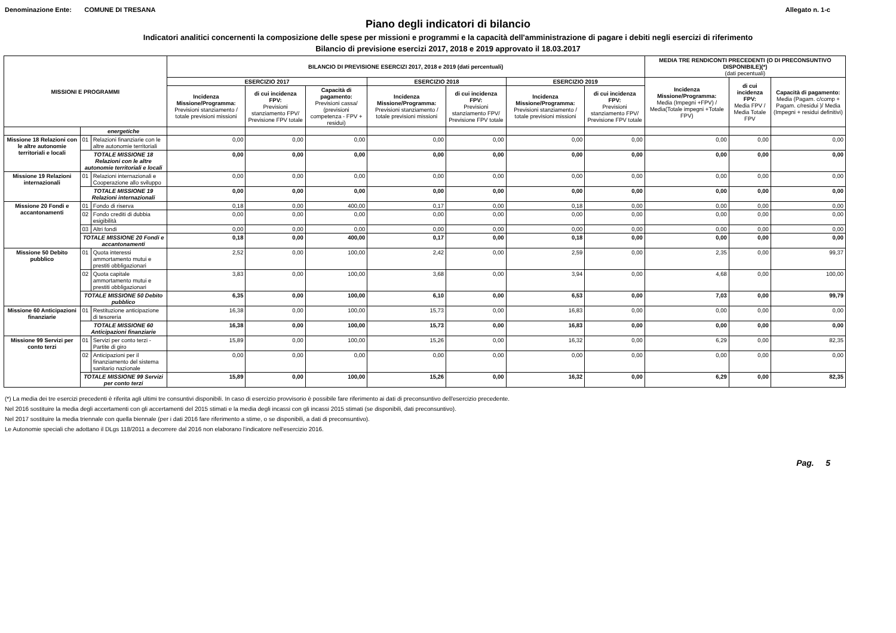Denominazione Ente: COMUNE DI TRESANA Allegato n. 1-c
Piano degli indicatori di bilancio
Indicatori analitici concernenti la composizione delle spese per missioni e programmi e la capacità dell'amministrazione di pagare i debiti negli esercizi di riferimento
Bilancio di previsione esercizi 2017, 2018 e 2019 approvato il 18.03.2017
| MISSIONI E PROGRAMMI | | | BILANCIO DI PREVISIONE ESERCIZI 2017, 2018 e 2019 (dati percentuali) | | | | | | | MEDIA TRE RENDICONTI PRECEDENTI (O DI PRECONSUNTIVO DISPONIBILE)(*) (dati pecentuali) | | |
| --- | --- | --- | --- | --- | --- | --- | --- | --- | --- | --- | --- | --- |
| | | | ESERCIZIO 2017 | | | ESERCIZIO 2018 | | ESERCIZIO 2019 | | Incidenza Missione/Programma: Media (Impegni +FPV) / Media(Totale impegni +Totale FPV) | di cui incidenza FPV: Media FPV / Media Totale FPV | Capacità di pagamento: Media (Pagam. c/comp + Pagam. c/residui )/ Media (Impegni + residui definitivi) |
| | | | Incidenza Missione/Programma: Previsioni stanziamento / totale previsioni missioni | di cui incidenza FPV: Previsioni stanziamento FPV/ Previsione FPV totale | Capacità di pagamento: Previsioni cassa/ (previsioni competenza - FPV + residui) | Incidenza Missione/Programma: Previsioni stanziamento / totale previsioni missioni | di cui incidenza FPV: Previsioni stanziamento FPV/ Previsione FPV totale | Incidenza Missione/Programma: Previsioni stanziamento / totale previsioni missioni | di cui incidenza FPV: Previsioni stanziamento FPV/ Previsione FPV totale | | | |
| | energetiche | | | | | | | | | | | |
| Missione 18 Relazioni con le altre autonomie territoriali e locali | 01 | Relazioni finanziarie con le altre autonomie territoriali | 0,00 | 0,00 | 0,00 | 0,00 | 0,00 | 0,00 | 0,00 | 0,00 | 0,00 | 0,00 |
| | TOTALE MISSIONE 18 Relazioni con le altre autonomie territoriali e locali | | 0,00 | 0,00 | 0,00 | 0,00 | 0,00 | 0,00 | 0,00 | 0,00 | 0,00 | 0,00 |
| Missione 19 Relazioni internazionali | 01 | Relazioni internazionali e Cooperazione allo sviluppo | 0,00 | 0,00 | 0,00 | 0,00 | 0,00 | 0,00 | 0,00 | 0,00 | 0,00 | 0,00 |
| | TOTALE MISSIONE 19 Relazioni internazionali | | 0,00 | 0,00 | 0,00 | 0,00 | 0,00 | 0,00 | 0,00 | 0,00 | 0,00 | 0,00 |
| Missione 20 Fondi e accantonamenti | 01 | Fondo di riserva | 0,18 | 0,00 | 400,00 | 0,17 | 0,00 | 0,18 | 0,00 | 0,00 | 0,00 | 0,00 |
| | 02 | Fondo crediti di dubbia esigibilità | 0,00 | 0,00 | 0,00 | 0,00 | 0,00 | 0,00 | 0,00 | 0,00 | 0,00 | 0,00 |
| | 03 | Altri fondi | 0,00 | 0,00 | 0,00 | 0,00 | 0,00 | 0,00 | 0,00 | 0,00 | 0,00 | 0,00 |
| | TOTALE MISSIONE 20 Fondi e accantonamenti | | 0,18 | 0,00 | 400,00 | 0,17 | 0,00 | 0,18 | 0,00 | 0,00 | 0,00 | 0,00 |
| Missione 50 Debito pubblico | 01 | Quota interessi ammortamento mutui e prestiti obbligazionari | 2,52 | 0,00 | 100,00 | 2,42 | 0,00 | 2,59 | 0,00 | 2,35 | 0,00 | 99,37 |
| | 02 | Quota capitale ammortamento mutui e prestiti obbligazionari | 3,83 | 0,00 | 100,00 | 3,68 | 0,00 | 3,94 | 0,00 | 4,68 | 0,00 | 100,00 |
| | TOTALE MISSIONE 50 Debito pubblico | | 6,35 | 0,00 | 100,00 | 6,10 | 0,00 | 6,53 | 0,00 | 7,03 | 0,00 | 99,79 |
| Missione 60 Anticipazioni finanziarie | 01 | Restituzione anticipazione di tesoreria | 16,38 | 0,00 | 100,00 | 15,73 | 0,00 | 16,83 | 0,00 | 0,00 | 0,00 | 0,00 |
| | TOTALE MISSIONE 60 Anticipazioni finanziarie | | 16,38 | 0,00 | 100,00 | 15,73 | 0,00 | 16,83 | 0,00 | 0,00 | 0,00 | 0,00 |
| Missione 99 Servizi per conto terzi | 01 | Servizi per conto terzi - Partite di giro | 15,89 | 0,00 | 100,00 | 15,26 | 0,00 | 16,32 | 0,00 | 6,29 | 0,00 | 82,35 |
| | 02 | Anticipazioni per il finanziamento del sistema sanitario nazionale | 0,00 | 0,00 | 0,00 | 0,00 | 0,00 | 0,00 | 0,00 | 0,00 | 0,00 | 0,00 |
| | TOTALE MISSIONE 99 Servizi per conto terzi | | 15,89 | 0,00 | 100,00 | 15,26 | 0,00 | 16,32 | 0,00 | 6,29 | 0,00 | 82,35 |
(*) La media dei tre esercizi precedenti è riferita agli ultimi tre consuntivi disponibili. In caso di esercizio provvisorio è possibile fare riferimento ai dati di preconsuntivo dell'esercizio precedente.
Nel 2016 sostituire la media degli accertamenti con gli accertamenti del 2015 stimati e la media degli incassi con gli incassi 2015 stimati (se disponibili, dati preconsuntivo).
Nel 2017 sostituire la media triennale con quella biennale (per i dati 2016 fare riferimento a stime, o se disponibili, a dati di preconsuntivo).
Le Autonomie speciali che adottano il DLgs 118/2011 a decorrere dal 2016 non elaborano l'indicatore nell'esercizio 2016.
Pag. 5